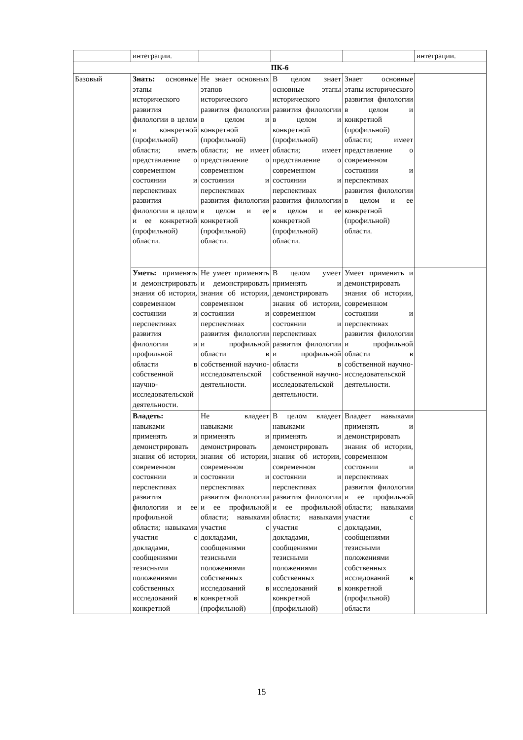| | интеграции. | | | | интеграции. |
| ПК-6 | | | | | |
| Базовый | Знать: основные этапы исторического развития филологии в целом и конкретной (профильной) области; иметь представление о современном состоянии и перспективах развития филологии в целом и ее конкретной (профильной) области. | Не знает основных этапов исторического развития филологии в целом и конкретной (профильной) области; не имеет представление о современном состоянии и перспективах развития филологии в целом и ее конкретной (профильной) области. | В целом знает основные этапы исторического развития филологии в целом и конкретной (профильной) области; имеет представление о современном состоянии и перспективах развития филологии в целом и ее конкретной (профильной) области. | Знает основные этапы исторического развития филологии в целом и конкретной (профильной) области; имеет представление о современном состоянии и перспективах развития филологии в целом и ее конкретной (профильной) области. | |
| | Уметь: применять и демонстрировать знания об истории, современном состоянии и перспективах развития филологии и профильной области в собственной научно-исследовательской деятельности. | Не умеет применять и демонстрировать знания об истории, современном состоянии и перспективах развития филологии и профильной области в собственной научно-исследовательской деятельности. | В целом умеет применять и демонстрировать знания об истории, современном состоянии и перспективах развития филологии и профильной области в собственной научно-исследовательской деятельности. | Умеет применять и демонстрировать знания об истории, современном состоянии и перспективах развития филологии и профильной области в собственной научно-исследовательской деятельности. | |
| | Владеть: навыками применять и демонстрировать знания об истории, современном состоянии и перспективах развития филологии и ее профильной области; навыками участия с докладами, сообщениями тезисными положениями собственных исследований в конкретной | Не владеет навыками применять и демонстрировать знания об истории, современном состоянии и перспективах развития филологии и ее профильной области; навыками участия с докладами, сообщениями тезисными положениями собственных исследований в конкретной (профильной) | В целом владеет навыками применять и демонстрировать знания об истории, современном состоянии и перспективах развития филологии и ее профильной области; навыками участия с докладами, сообщениями тезисными положениями собственных исследований в конкретной (профильной) | Владеет навыками применять и демонстрировать знания об истории, современном состоянии и перспективах развития филологии и ее профильной области; навыками участия с докладами, сообщениями тезисными положениями собственных исследований в конкретной (профильной) области | |
15